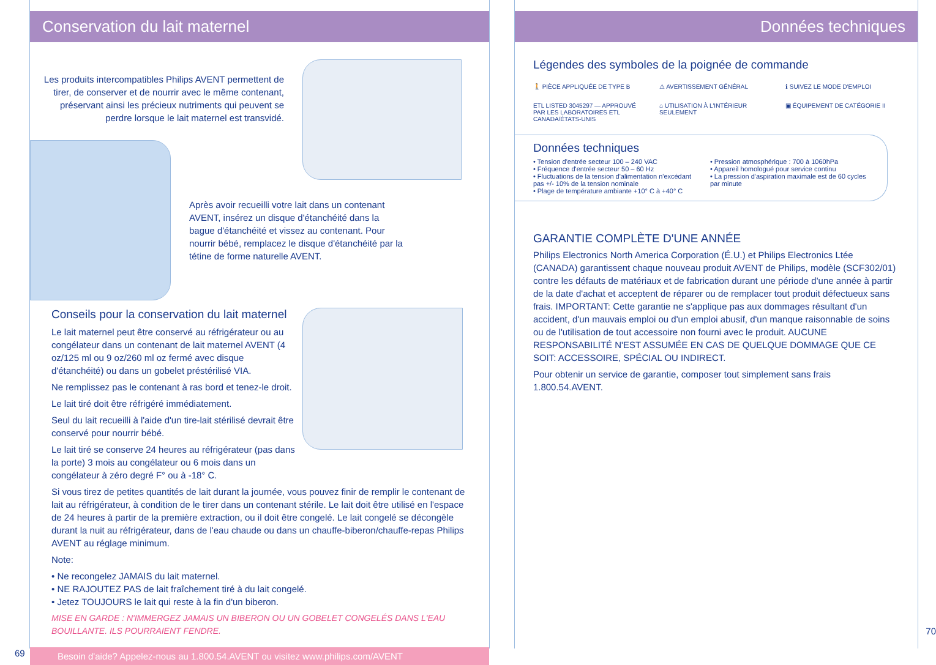Conservation du lait maternel
Les produits intercompatibles Philips AVENT permettent de tirer, de conserver et de nourrir avec le même contenant, préservant ainsi les précieux nutriments qui peuvent se perdre lorsque le lait maternel est transvidé.
Après avoir recueilli votre lait dans un contenant AVENT, insérez un disque d'étanchéité dans la bague d'étanchéité et vissez au contenant. Pour nourrir bébé, remplacez le disque d'étanchéité par la tétine de forme naturelle AVENT.
Conseils pour la conservation du lait maternel
Le lait maternel peut être conservé au réfrigérateur ou au congélateur dans un contenant de lait maternel AVENT (4 oz/125 ml ou 9 oz/260 ml oz fermé avec disque d'étanchéité) ou dans un gobelet préstérilisé VIA.
Ne remplissez pas le contenant à ras bord et tenez-le droit.
Le lait tiré doit être réfrigéré immédiatement.
Seul du lait recueilli à l'aide d'un tire-lait stérilisé devrait être conservé pour nourrir bébé.
Le lait tiré se conserve 24 heures au réfrigérateur (pas dans la porte) 3 mois au congélateur ou 6 mois dans un congélateur à zéro degré F° ou à -18° C.
Si vous tirez de petites quantités de lait durant la journée, vous pouvez finir de remplir le contenant de lait au réfrigérateur, à condition de le tirer dans un contenant stérile. Le lait doit être utilisé en l'espace de 24 heures à partir de la première extraction, ou il doit être congelé. Le lait congelé se décongèle durant la nuit au réfrigérateur, dans de l'eau chaude ou dans un chauffe-biberon/chauffe-repas Philips AVENT au réglage minimum.
Note:
• Ne recongelez JAMAIS du lait maternel.
• NE RAJOUTEZ PAS de lait fraîchement tiré à du lait congelé.
• Jetez TOUJOURS le lait qui reste à la fin d'un biberon.
MISE EN GARDE : N'IMMERGEZ JAMAIS UN BIBERON OU UN GOBELET CONGELÉS DANS L'EAU BOUILLANTE. ILS POURRAIENT FENDRE.
69
Besoin d'aide? Appelez-nous au 1.800.54.AVENT ou visitez www.philips.com/AVENT
Données techniques
Légendes des symboles de la poignée de commande
🚶 PIÈCE APPLIQUÉE DE TYPE B
⚠ AVERTISSEMENT GÉNÉRAL
ℹ SUIVEZ LE MODE D'EMPLOI
ETL LISTED 3045297 — APPROUVÉ PAR LES LABORATOIRES ETL CANADA/ÉTATS-UNIS
⌂ UTILISATION À L'INTÉRIEUR SEULEMENT
▣ ÉQUIPEMENT DE CATÉGORIE II
Données techniques
• Tension d'entrée secteur 100 – 240 VAC
• Fréquence d'entrée secteur 50 – 60 Hz
• Fluctuations de la tension d'alimentation n'excédant pas +/- 10% de la tension nominale
• Plage de température ambiante +10° C à +40° C
• Pression atmosphérique : 700 à 1060hPa
• Appareil homologué pour service continu
• La pression d'aspiration maximale est de 60 cycles par minute
GARANTIE COMPLÈTE D'UNE ANNÉE
Philips Electronics North America Corporation (É.U.) et Philips Electronics Ltée (CANADA) garantissent chaque nouveau produit AVENT de Philips, modèle (SCF302/01) contre les défauts de matériaux et de fabrication durant une période d'une année à partir de la date d'achat et acceptent de réparer ou de remplacer tout produit défectueux sans frais. IMPORTANT: Cette garantie ne s'applique pas aux dommages résultant d'un accident, d'un mauvais emploi ou d'un emploi abusif, d'un manque raisonnable de soins ou de l'utilisation de tout accessoire non fourni avec le produit. AUCUNE RESPONSABILITÉ N'EST ASSUMÉE EN CAS DE QUELQUE DOMMAGE QUE CE SOIT: ACCESSOIRE, SPÉCIAL OU INDIRECT.
Pour obtenir un service de garantie, composer tout simplement sans frais 1.800.54.AVENT.
70